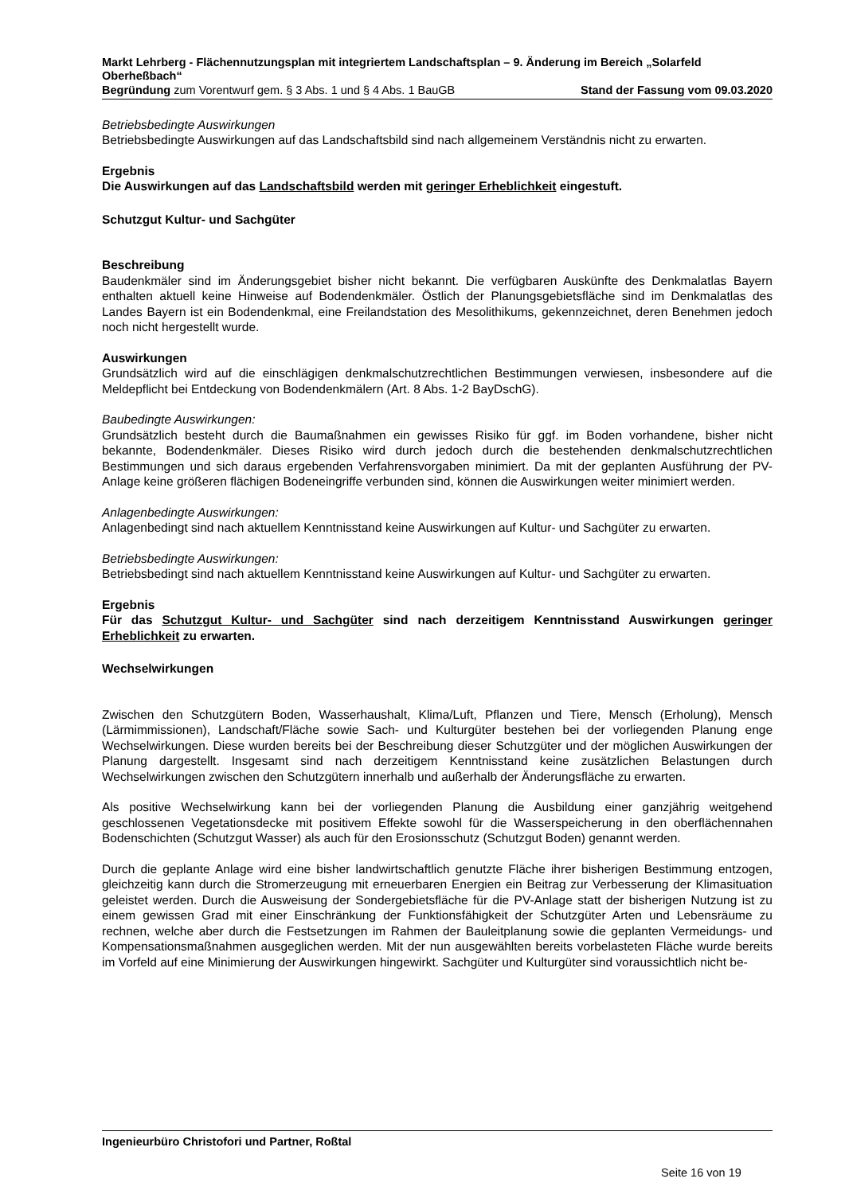Markt Lehrberg - Flächennutzungsplan mit integriertem Landschaftsplan – 9. Änderung im Bereich „Solarfeld Oberheßbach“
Begründung zum Vorentwurf gem. § 3 Abs. 1 und § 4 Abs. 1 BauGB Stand der Fassung vom 09.03.2020
Betriebsbedingte Auswirkungen
Betriebsbedingte Auswirkungen auf das Landschaftsbild sind nach allgemeinem Verständnis nicht zu erwarten.
Ergebnis
Die Auswirkungen auf das Landschaftsbild werden mit geringer Erheblichkeit eingestuft.
Schutzgut Kultur- und Sachgüter
Beschreibung
Baudenkmäler sind im Änderungsgebiet bisher nicht bekannt. Die verfügbaren Auskünfte des Denkmalatlas Bayern enthalten aktuell keine Hinweise auf Bodendenkmäler. Östlich der Planungsgebietsfläche sind im Denkmalatlas des Landes Bayern ist ein Bodendenkmal, eine Freilandstation des Mesolithikums, gekennzeichnet, deren Benehmen jedoch noch nicht hergestellt wurde.
Auswirkungen
Grundsätzlich wird auf die einschlägigen denkmalschutzrechtlichen Bestimmungen verwiesen, insbesondere auf die Meldepflicht bei Entdeckung von Bodendenkmälern (Art. 8 Abs. 1-2 BayDschG).
Baubedingte Auswirkungen:
Grundsätzlich besteht durch die Baumaßnahmen ein gewisses Risiko für ggf. im Boden vorhandene, bisher nicht bekannte, Bodendenkmäler. Dieses Risiko wird durch jedoch durch die bestehenden denkmalschutzrechtlichen Bestimmungen und sich daraus ergebenden Verfahrensvorgaben minimiert. Da mit der geplanten Ausführung der PV-Anlage keine größeren flächigen Bodeneingriffe verbunden sind, können die Auswirkungen weiter minimiert werden.
Anlagenbedingte Auswirkungen:
Anlagenbedingt sind nach aktuellem Kenntnisstand keine Auswirkungen auf Kultur- und Sachgüter zu erwarten.
Betriebsbedingte Auswirkungen:
Betriebsbedingt sind nach aktuellem Kenntnisstand keine Auswirkungen auf Kultur- und Sachgüter zu erwarten.
Ergebnis
Für das Schutzgut Kultur- und Sachgüter sind nach derzeitigem Kenntnisstand Auswirkungen geringer Erheblichkeit zu erwarten.
Wechselwirkungen
Zwischen den Schutzgütern Boden, Wasserhaushalt, Klima/Luft, Pflanzen und Tiere, Mensch (Erholung), Mensch (Lärmimmissionen), Landschaft/Fläche sowie Sach- und Kulturgüter bestehen bei der vorliegenden Planung enge Wechselwirkungen. Diese wurden bereits bei der Beschreibung dieser Schutzgüter und der möglichen Auswirkungen der Planung dargestellt. Insgesamt sind nach derzeitigem Kenntnisstand keine zusätzlichen Belastungen durch Wechselwirkungen zwischen den Schutzgütern innerhalb und außerhalb der Änderungsfläche zu erwarten.
Als positive Wechselwirkung kann bei der vorliegenden Planung die Ausbildung einer ganzjährig weitgehend geschlossenen Vegetationsdecke mit positivem Effekte sowohl für die Wasserspeicherung in den oberflächennahen Bodenschichten (Schutzgut Wasser) als auch für den Erosionsschutz (Schutzgut Boden) genannt werden.
Durch die geplante Anlage wird eine bisher landwirtschaftlich genutzte Fläche ihrer bisherigen Bestimmung entzogen, gleichzeitig kann durch die Stromerzeugung mit erneuerbaren Energien ein Beitrag zur Verbesserung der Klimasituation geleistet werden. Durch die Ausweisung der Sondergebietsfläche für die PV-Anlage statt der bisherigen Nutzung ist zu einem gewissen Grad mit einer Einschränkung der Funktionsfähigkeit der Schutzgüter Arten und Lebensräume zu rechnen, welche aber durch die Festsetzungen im Rahmen der Bauleitplanung sowie die geplanten Vermeidungs- und Kompensationsmaßnahmen ausgeglichen werden. Mit der nun ausgewählten bereits vorbelasteten Fläche wurde bereits im Vorfeld auf eine Minimierung der Auswirkungen hingewirkt. Sachgüter und Kulturgüter sind voraussichtlich nicht be-
Ingenieurbüro Christofori und Partner, Roßtal
Seite 16 von 19